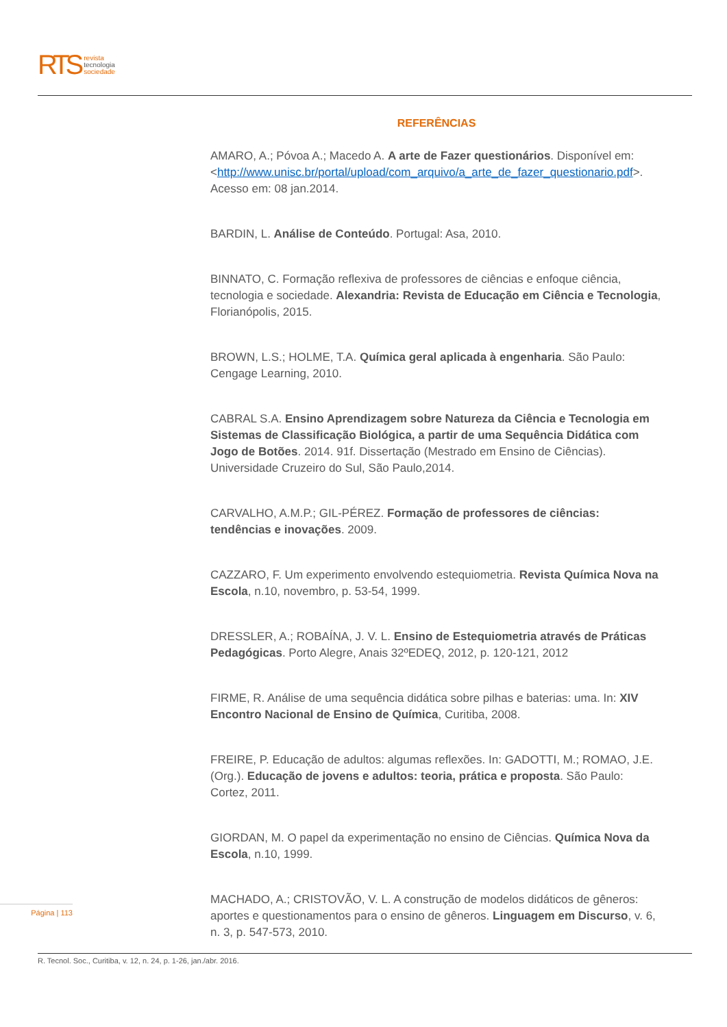RTS
revista
tecnologia
sociedade
REFERÊNCIAS
AMARO, A.; Póvoa A.; Macedo A. A arte de Fazer questionários. Disponível em: <http://www.unisc.br/portal/upload/com_arquivo/a_arte_de_fazer_questionario.pdf>. Acesso em: 08 jan.2014.
BARDIN, L. Análise de Conteúdo. Portugal: Asa, 2010.
BINNATO, C. Formação reflexiva de professores de ciências e enfoque ciência, tecnologia e sociedade. Alexandria: Revista de Educação em Ciência e Tecnologia, Florianópolis, 2015.
BROWN, L.S.; HOLME, T.A. Química geral aplicada à engenharia. São Paulo: Cengage Learning, 2010.
CABRAL S.A. Ensino Aprendizagem sobre Natureza da Ciência e Tecnologia em Sistemas de Classificação Biológica, a partir de uma Sequência Didática com Jogo de Botões. 2014. 91f. Dissertação (Mestrado em Ensino de Ciências). Universidade Cruzeiro do Sul, São Paulo,2014.
CARVALHO, A.M.P.; GIL-PÉREZ. Formação de professores de ciências: tendências e inovações. 2009.
CAZZARO, F. Um experimento envolvendo estequiometria. Revista Química Nova na Escola, n.10, novembro, p. 53-54, 1999.
DRESSLER, A.; ROBAÍNA, J. V. L. Ensino de Estequiometria através de Práticas Pedagógicas. Porto Alegre, Anais 32ºEDEQ, 2012, p. 120-121, 2012
FIRME, R. Análise de uma sequência didática sobre pilhas e baterias: uma. In: XIV Encontro Nacional de Ensino de Química, Curitiba, 2008.
FREIRE, P. Educação de adultos: algumas reflexões. In: GADOTTI, M.; ROMAO, J.E. (Org.). Educação de jovens e adultos: teoria, prática e proposta. São Paulo: Cortez, 2011.
GIORDAN, M. O papel da experimentação no ensino de Ciências. Química Nova da Escola, n.10, 1999.
MACHADO, A.; CRISTOVÃO, V. L. A construção de modelos didáticos de gêneros: aportes e questionamentos para o ensino de gêneros. Linguagem em Discurso, v. 6, n. 3, p. 547-573, 2010.
Página | 113
R. Tecnol. Soc., Curitiba, v. 12, n. 24, p. 1-26, jan./abr. 2016.